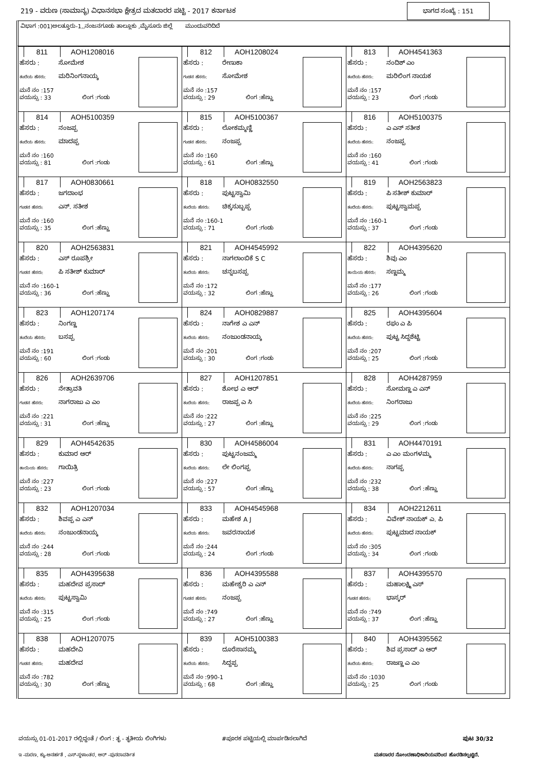219 - ವರುಣ (ಸಾಮಾನ್ಯ) ವಿಧಾನಸಭಾ ಕ್ಷೇತ್ರದ ಮತದಾರರ ಪಟ್ಟಿ - 2017 ಕರ್ನಾಟಕ ಭಾಗದ ಸಂಖ್ಯೆ : 151
ವಿಭಾಗ :001)ಅಲತ್ತೂರು-1,,ನಂಜನಗೂಡು ತಾಲ್ಲೂಕು ,ಮೈಸೂರು ಜಿಲ್ಲೆ ಮುಂದುವರಿದಿದೆ
| 811 AOH1208016 ಹೆಸರು : ಸೋಮೇಶ ತಂದೆಯ ಹೆಸರು: ಮರಿನಿಂಗನಾಯ್ಕ ಮನೆ ನಂ :157 ವಯಸ್ಸು : 33 ಲಿಂಗ :ಗಂಡು | 812 AOH1208024 ಹೆಸರು : ರೇಣುಕಾ ಗಂಡನ ಹೆಸರು: ಸೋಮೇಶ ಮನೆ ನಂ :157 ವಯಸ್ಸು : 29 ಲಿಂಗ :ಹೆಣ್ಣು | 813 AOH4541363 ಹೆಸರು : ನಂದಿಶ್ ಎಂ ತಂದೆಯ ಹೆಸರು: ಮರಿಲಿಂಗ ನಾಯಕ ಮನೆ ನಂ :157 ವಯಸ್ಸು : 23 ಲಿಂಗ :ಗಂಡು |
| 814 AOH5100359 ಹೆಸರು : ನಂಜಪ್ಪ ತಂದೆಯ ಹೆಸರು: ಮಾದಪ್ಪ ಮನೆ ನಂ :160 ವಯಸ್ಸು : 81 ಲಿಂಗ :ಗಂಡು | 815 AOH5100367 ಹೆಸರು : ಲೋಕಮ್ಮಣ್ಣಿ ಗಂಡನ ಹೆಸರು: ನಂಜಪ್ಪ ಮನೆ ನಂ :160 ವಯಸ್ಸು : 61 ಲಿಂಗ :ಹೆಣ್ಣು | 816 AOH5100375 ಹೆಸರು : ಎ ಎನ್ ಸತೀಶ ತಂದೆಯ ಹೆಸರು: ನಂಜಪ್ಪ ಮನೆ ನಂ :160 ವಯಸ್ಸು : 41 ಲಿಂಗ :ಗಂಡು |
| 817 AOH0830661 ಹೆಸರು : ಜಗದಾಂಭ ಗಂಡನ ಹೆಸರು: ಎನ್. ಸತೀಶ ಮನೆ ನಂ :160 ವಯಸ್ಸು : 35 ಲಿಂಗ :ಹೆಣ್ಣು | 818 AOH0832550 ಹೆಸರು : ಪುಟ್ಟಸ್ವಾಮಿ ತಂದೆಯ ಹೆಸರು: ಚಿಕ್ಕಸುಬ್ಬಪ್ಪ ಮನೆ ನಂ :160-1 ವಯಸ್ಸು : 71 ಲಿಂಗ :ಗಂಡು | 819 AOH2563823 ಹೆಸರು : ಪಿ ಸತೀಶ್ ಕುಮಾರ್ ತಂದೆಯ ಹೆಸರು: ಪುಟ್ಟಸ್ವಾಮಪ್ಪ ಮನೆ ನಂ :160-1 ವಯಸ್ಸು : 37 ಲಿಂಗ :ಗಂಡು |
| 820 AOH2563831 ಹೆಸರು : ಎಸ್ ರೂಪಶ್ರೀ ಗಂಡನ ಹೆಸರು: ಪಿ ಸತೀಶ್ ಕುಮಾರ್ ಮನೆ ನಂ :160-1 ವಯಸ್ಸು : 36 ಲಿಂಗ :ಹೆಣ್ಣು | 821 AOH4545992 ಹೆಸರು : ನಾಗಲಾಂಬಿಕೆ S C ತಂದೆಯ ಹೆಸರು: ಚನ್ನಬಸಪ್ಪ ಮನೆ ನಂ :172 ವಯಸ್ಸು : 32 ಲಿಂಗ :ಹೆಣ್ಣು | 822 AOH4395620 ಹೆಸರು : ಶಿವು ಎಂ ತಾಯಿಯ ಹೆಸರು: ಸಣ್ಣಮ್ಮ ಮನೆ ನಂ :177 ವಯಸ್ಸು : 26 ಲಿಂಗ :ಗಂಡು |
| 823 AOH1207174 ಹೆಸರು : ನಿಂಗಣ್ಣ ತಂದೆಯ ಹೆಸರು: ಬಸಪ್ಪ ಮನೆ ನಂ :191 ವಯಸ್ಸು : 60 ಲಿಂಗ :ಗಂಡು | 824 AOH0829887 ಹೆಸರು : ನಾಗೇಶ ಎ ಎನ್ ತಂದೆಯ ಹೆಸರು: ನಂಜುಂಡನಾಯ್ಕ ಮನೆ ನಂ :201 ವಯಸ್ಸು : 30 ಲಿಂಗ :ಗಂಡು | 825 AOH4395604 ಹೆಸರು : ರಘು ಎ ಪಿ ತಂದೆಯ ಹೆಸರು: ಪುಟ್ಟ ಸಿದ್ದಶೆಟ್ಟಿ ಮನೆ ನಂ :207 ವಯಸ್ಸು : 25 ಲಿಂಗ :ಗಂಡು |
| 826 AOH2639706 ಹೆಸರು : ನೇತ್ರಾವತಿ ಗಂಡನ ಹೆಸರು: ನಾಗರಾಜು ಎ ಎಂ ಮನೆ ನಂ :221 ವಯಸ್ಸು : 31 ಲಿಂಗ :ಹೆಣ್ಣು | 827 AOH1207851 ಹೆಸರು : ಶೋಭ ಎ ಆರ್ ತಂದೆಯ ಹೆಸರು: ರಾಜಪ್ಪ ಎ ಸಿ ಮನೆ ನಂ :222 ವಯಸ್ಸು : 27 ಲಿಂಗ :ಹೆಣ್ಣು | 828 AOH4287959 ಹೆಸರು : ಸೋಮಣ್ಣ ಎ ಎನ್ ತಂದೆಯ ಹೆಸರು: ನಿಂಗರಾಜು ಮನೆ ನಂ :225 ವಯಸ್ಸು : 29 ಲಿಂಗ :ಗಂಡು |
| 829 AOH4542635 ಹೆಸರು : ಕುಮಾರ ಆರ್ ತಾಯಿಯ ಹೆಸರು: ಗಾಯಿತ್ರಿ ಮನೆ ನಂ :227 ವಯಸ್ಸು : 23 ಲಿಂಗ :ಗಂಡು | 830 AOH4586004 ಹೆಸರು : ಪುಟ್ಟನಂಜಮ್ಮ ತಂದೆಯ ಹೆಸರು: ಲೇ ಲಿಂಗಪ್ಪ ಮನೆ ನಂ :227 ವಯಸ್ಸು : 57 ಲಿಂಗ :ಹೆಣ್ಣು | 831 AOH4470191 ಹೆಸರು : ಎ ಎಂ ಮಂಗಳಮ್ಮ ತಂದೆಯ ಹೆಸರು: ನಾಗಪ್ಪ ಮನೆ ನಂ :232 ವಯಸ್ಸು : 38 ಲಿಂಗ :ಹೆಣ್ಣು |
| 832 AOH1207034 ಹೆಸರು : ಶಿವಪ್ಪ ಎ ಎನ್ ತಂದೆಯ ಹೆಸರು: ನಂಜುಂಡನಾಯ್ಕ ಮನೆ ನಂ :244 ವಯಸ್ಸು : 28 ಲಿಂಗ :ಗಂಡು | 833 AOH4545968 ಹೆಸರು : ಮಹೇಶ A J ತಂದೆಯ ಹೆಸರು: ಜವರನಾಯಕ ಮನೆ ನಂ :244 ವಯಸ್ಸು : 24 ಲಿಂಗ :ಗಂಡು | 834 AOH2212611 ಹೆಸರು : ವಿವೇಕ್ ನಾಯಕ್ ಎ. ಪಿ ತಂದೆಯ ಹೆಸರು: ಪುಟ್ಟಮಾದ ನಾಯಕ್ ಮನೆ ನಂ :305 ವಯಸ್ಸು : 34 ಲಿಂಗ :ಗಂಡು |
| 835 AOH4395638 ಹೆಸರು : ಮಹದೇವ ಪ್ರಸಾದ್ ತಂದೆಯ ಹೆಸರು: ಪುಟ್ಟಸ್ವಾಮಿ ಮನೆ ನಂ :315 ವಯಸ್ಸು : 25 ಲಿಂಗ :ಗಂಡು | 836 AOH4395588 ಹೆಸರು : ಮಹೇಶ್ವರಿ ಎ ಎನ್ ಗಂಡನ ಹೆಸರು: ನಂಜಪ್ಪ ಮನೆ ನಂ :749 ವಯಸ್ಸು : 27 ಲಿಂಗ :ಹೆಣ್ಣು | 837 AOH4395570 ಹೆಸರು : ಮಹಾಲಕ್ಷ್ಮಿ ಎಸ್ ಗಂಡನ ಹೆಸರು: ಭಾಸ್ಕರ್ ಮನೆ ನಂ :749 ವಯಸ್ಸು : 37 ಲಿಂಗ :ಹೆಣ್ಣು |
| 838 AOH1207075 ಹೆಸರು : ಮಹದೇವಿ ಗಂಡನ ಹೆಸರು: ಮಹದೇವ ಮನೆ ನಂ :782 ವಯಸ್ಸು : 30 ಲಿಂಗ :ಹೆಣ್ಣು | 839 AOH5100383 ಹೆಸರು : ದೂರೆಸಾನಮ್ಮ ತಂದೆಯ ಹೆಸರು: ಸಿದ್ದಪ್ಪ ಮನೆ ನಂ :990-1 ವಯಸ್ಸು : 68 ಲಿಂಗ :ಹೆಣ್ಣು | 840 AOH4395562 ಹೆಸರು : ಶಿವ ಪ್ರಸಾದ್ ಎ ಆರ್ ತಂದೆಯ ಹೆಸರು: ರಾಜಣ್ಣ ಎ ಎಂ ಮನೆ ನಂ :1030 ವಯಸ್ಸು : 25 ಲಿಂಗ :ಗಂಡು |
ವಯಸ್ಸು 01-01-2017 ರಲ್ಲಿದ್ದಂತೆ / ಲಿಂಗ : ತೃ - ತೃತೀಯ ಲಿಂಗಿಗಳು #ಪೂರಕ ಪಟ್ಟಿಯಲ್ಲಿ ಮಾರ್ಪಡಿಸಲಾಗಿದೆ ಪುಟ 30/32
ಇ -ಮರಣ, ಕ್ಯು-ಅನರ್ಹತೆ , ಎಸ್-ಸ್ಥಳಾಂತರ, ಆರ್ -ಪುನರಾವರ್ತಿತ ಮತದಾರರ ನೋಂದಣಾಧಿಕಾರಿಯವರಿಂದ ಹೊರಡಿಸಲ್ಪಟ್ಟಿದೆ.